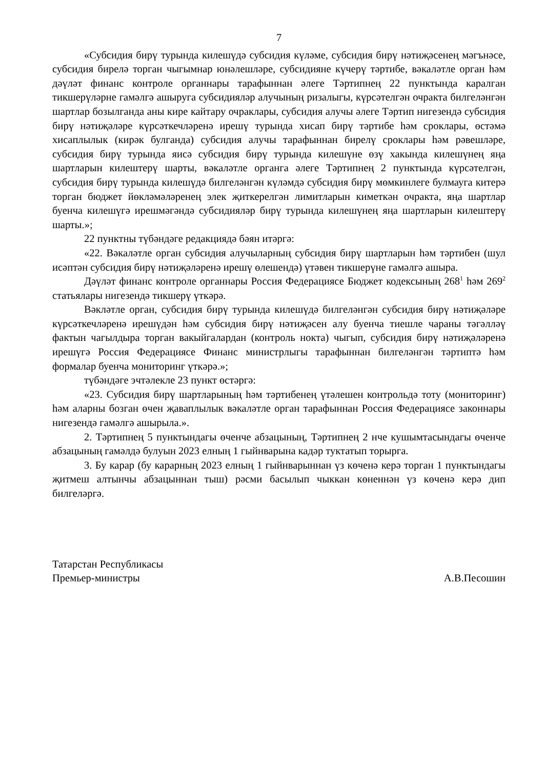7
«Субсидия бирү турында килешүдә субсидия күләме, субсидия бирү нәтиҗәсенең мәгънәсе, субсидия бирелә торган чыгымнар юнәлешләре, субсидияне күчерү тәртибе, вәкаләтле орган һәм дәүләт финанс контроле органнары тарафыннан әлеге Тәртипнең 22 пунктында каралган тикшерүләрне гамәлгә ашыруга субсидияләр алучының ризалыгы, күрсәтелгән очракта билгеләнгән шартлар бозылганда аны кире кайтару очраклары, субсидия алучы әлеге Тәртип нигезендә субсидия бирү нәтиҗәләре күрсәткечләренә ирешү турында хисап бирү тәртибе һәм сроклары, өстәмә хисаплылык (кирәк булганда) субсидия алучы тарафыннан бирелү сроклары һәм рәвешләре, субсидия бирү турында яисә субсидия бирү турында килешүне өзү хакында килешүнең яңа шартларын килештерү шарты, вәкаләтле органга әлеге Тәртипнең 2 пунктында күрсәтелгән, субсидия бирү турында килешүдә билгеләнгән күләмдә субсидия бирү мөмкинлеге булмауга китерә торган бюджет йөкләмәләренең элек җиткерелгән лимитларын киметкән очракта, яңа шартлар буенча килешүгә ирешмәгәндә субсидияләр бирү турында килешүнең яңа шартларын килештерү шарты.»;
22 пунктны түбәндәге редакциядә бәян итәргә:
«22. Вәкаләтле орган субсидия алучыларның субсидия бирү шартларын һәм тәртибен (шул исәптән субсидия бирү нәтиҗәләренә ирешү өлешендә) үтәвен тикшерүне гамәлгә ашыра.
Дәүләт финанс контроле органнары Россия Федерациясе Бюджет кодексының 268<sup>1</sup> һәм 269<sup>2</sup> статьялары нигезендә тикшерү үткәрә.
Вәкләтле орган, субсидия бирү турында килешүдә билгеләнгән субсидия бирү нәтиҗәләре күрсәткечләренә ирешүдән һәм субсидия бирү нәтиҗәсен алу буенча тиешле чараны тәгәлләү фактын чагылдыра торган вакыйгалардан (контроль нокта) чыгып, субсидия бирү нәтиҗәләренә ирешүгә Россия Федерациясе Финанс министрлыгы тарафыннан билгеләнгән тәртиптә һәм формалар буенча мониторинг үткәрә.»;
түбәндәге эчтәлекле 23 пункт өстәргә:
«23. Субсидия бирү шартларының һәм тәртибенең үтәлешен контрольдә тоту (мониторинг) һәм аларны бозган өчен җаваплылык вәкаләтле орган тарафыннан Россия Федерациясе законнары нигезендә гамәлгә ашырыла.».
2. Тәртипнең 5 пунктындагы өченче абзацының, Тәртипнең 2 нче кушымтасындагы өченче абзацының гамәлдә булуын 2023 елның 1 гыйнварына кадәр туктатып торырга.
3. Бу карар (бу карарның 2023 елның 1 гыйнварыннан үз көченә керә торган 1 пунктындагы җитмеш алтынчы абзацыннан тыш) рәсми басылып чыккан көненнән үз көченә керә дип билгеләргә.
Татарстан Республикасы
Премьер-министры
А.В.Песошин